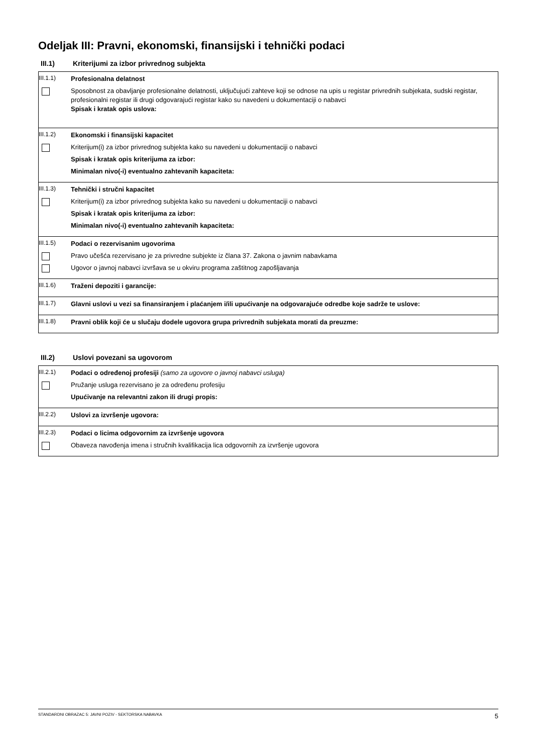Odeljak III: Pravni, ekonomski, finansijski i tehnički podaci
III.1) Kriterijumi za izbor privrednog subjekta
III.1.1)
Profesionalna delatnost
Sposobnost za obavljanje profesionalne delatnosti, uključujući zahteve koji se odnose na upis u registar privrednih subjekata, sudski registar, profesionalni registar ili drugi odgovarajući registar kako su navedeni u dokumentaciji o nabavci
Spisak i kratak opis uslova:
III.1.2)
Ekonomski i finansijski kapacitet
Kriterijum(i) za izbor privrednog subjekta kako su navedeni u dokumentaciji o nabavci
Spisak i kratak opis kriterijuma za izbor:
Minimalan nivo(-i) eventualno zahtevanih kapaciteta:
III.1.3)
Tehnički i stručni kapacitet
Kriterijum(i) za izbor privrednog subjekta kako su navedeni u dokumentaciji o nabavci
Spisak i kratak opis kriterijuma za izbor:
Minimalan nivo(-i) eventualno zahtevanih kapaciteta:
III.1.5)
Podaci o rezervisanim ugovorima
Pravo učešća rezervisano je za privredne subjekte iz člana 37. Zakona o javnim nabavkama
Ugovor o javnoj nabavci izvršava se u okviru programa zaštitnog zapošljavanja
III.1.6)
Traženi depoziti i garancije:
III.1.7)
Glavni uslovi u vezi sa finansiranjem i plaćanjem i/ili upućivanje na odgovarajuće odredbe koje sadrže te uslove:
III.1.8)
Pravni oblik koji će u slučaju dodele ugovora grupa privrednih subjekata morati da preuzme:
III.2) Uslovi povezani sa ugovorom
III.2.1)
Podaci o određenoj profesiji (samo za ugovore o javnoj nabavci usluga)
Pružanje usluga rezervisano je za određenu profesiju
Upućivanje na relevantni zakon ili drugi propis:
III.2.2)
Uslovi za izvršenje ugovora:
III.2.3)
Podaci o licima odgovornim za izvršenje ugovora
Obaveza navođenja imena i stručnih kvalifikacija lica odgovornih za izvršenje ugovora
STANDARDNI OBRAZAC 5: JAVNI POZIV - SEKTORSKA NABAVKA 5